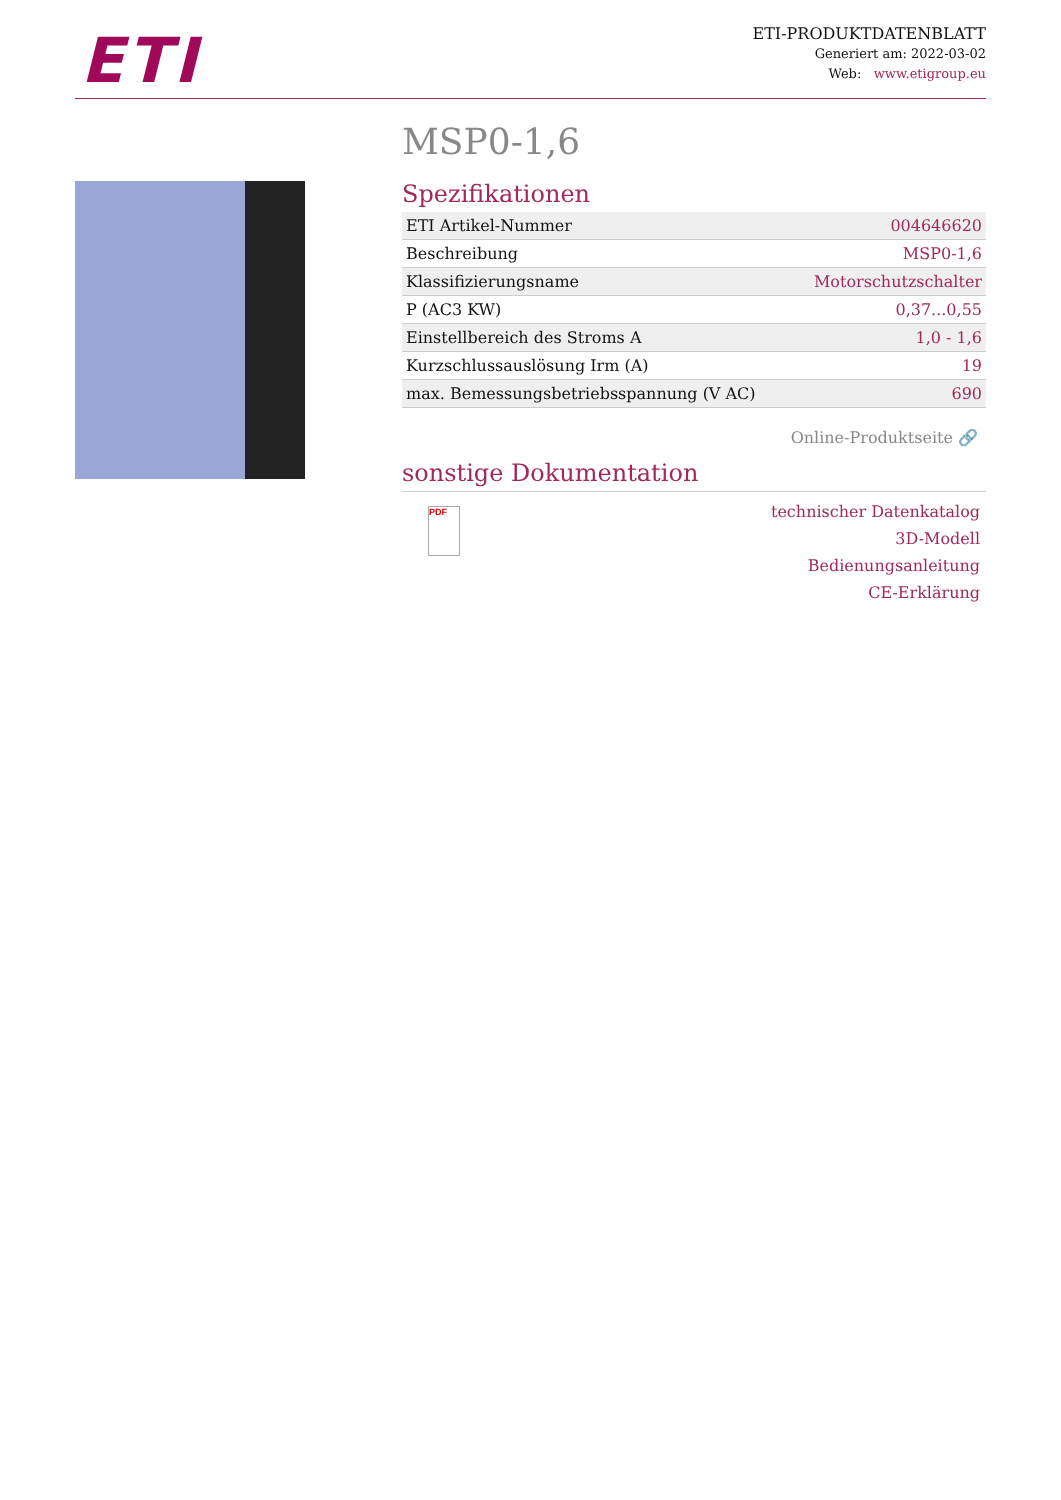ETI
ETI-PRODUKTDATENBLATT
Generiert am: 2022-03-02
Web: www.etigroup.eu
MSP0-1,6
Spezifikationen
| ETI Artikel-Nummer | 004646620 |
| Beschreibung | MSP0-1,6 |
| Klassifizierungsname | Motorschutzschalter |
| P (AC3 KW) | 0,37...0,55 |
| Einstellbereich des Stroms A | 1,0 - 1,6 |
| Kurzschlussauslösung Irm (A) | 19 |
| max. Bemessungsbetriebsspannung (V AC) | 690 |
Online-Produktseite 🔗
sonstige Dokumentation
PDF
technischer Datenkatalog
3D-Modell
Bedienungsanleitung
CE-Erklärung